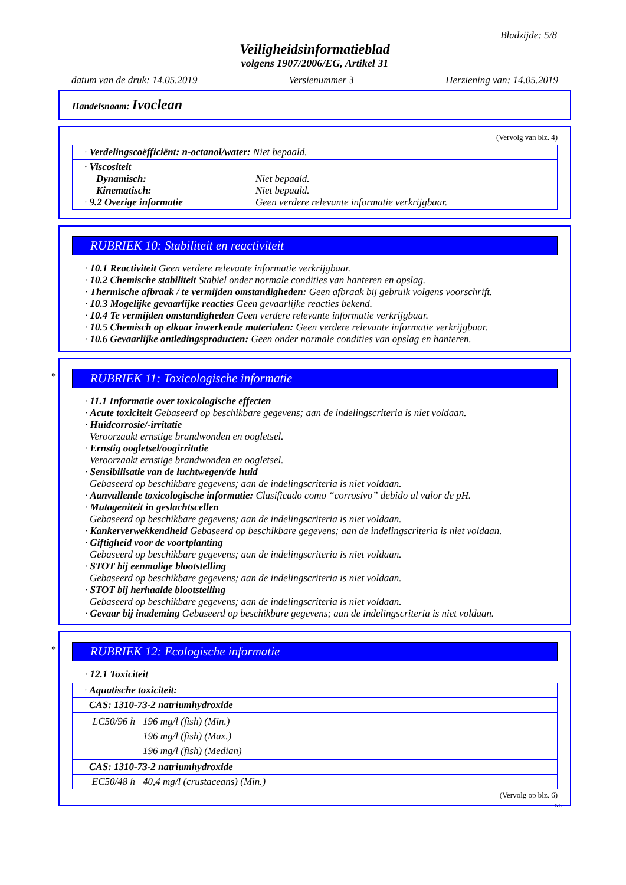Bladzijde: 5/8
Veiligheidsinformatieblad
volgens 1907/2006/EG, Artikel 31
datum van de druk: 14.05.2019 Versienummer 3 Herziening van: 14.05.2019
Handelsnaam: Ivoclean
(Vervolg van blz. 4)
| · Verdelingscoëfficiënt: n-octanol/water: Niet bepaald. |
| · Viscositeit Dynamisch: Niet bepaald. Kinematisch: Niet bepaald. · 9.2 Overige informatie Geen verdere relevante informatie verkrijgbaar. |
RUBRIEK 10: Stabiliteit en reactiviteit
· 10.1 Reactiviteit Geen verdere relevante informatie verkrijgbaar.
· 10.2 Chemische stabiliteit Stabiel onder normale condities van hanteren en opslag.
· Thermische afbraak / te vermijden omstandigheden: Geen afbraak bij gebruik volgens voorschrift.
· 10.3 Mogelijke gevaarlijke reacties Geen gevaarlijke reacties bekend.
· 10.4 Te vermijden omstandigheden Geen verdere relevante informatie verkrijgbaar.
· 10.5 Chemisch op elkaar inwerkende materialen: Geen verdere relevante informatie verkrijgbaar.
· 10.6 Gevaarlijke ontledingsproducten: Geen onder normale condities van opslag en hanteren.
*
RUBRIEK 11: Toxicologische informatie
· 11.1 Informatie over toxicologische effecten
· Acute toxiciteit Gebaseerd op beschikbare gegevens; aan de indelingscriteria is niet voldaan.
· Huidcorrosie/-irritatie
Veroorzaakt ernstige brandwonden en oogletsel.
· Ernstig oogletsel/oogirritatie
Veroorzaakt ernstige brandwonden en oogletsel.
· Sensibilisatie van de luchtwegen/de huid
Gebaseerd op beschikbare gegevens; aan de indelingscriteria is niet voldaan.
· Aanvullende toxicologische informatie: Clasificado como “corrosivo” debido al valor de pH.
· Mutageniteit in geslachtscellen
Gebaseerd op beschikbare gegevens; aan de indelingscriteria is niet voldaan.
· Kankerverwekkendheid Gebaseerd op beschikbare gegevens; aan de indelingscriteria is niet voldaan.
· Giftigheid voor de voortplanting
Gebaseerd op beschikbare gegevens; aan de indelingscriteria is niet voldaan.
· STOT bij eenmalige blootstelling
Gebaseerd op beschikbare gegevens; aan de indelingscriteria is niet voldaan.
· STOT bij herhaalde blootstelling
Gebaseerd op beschikbare gegevens; aan de indelingscriteria is niet voldaan.
· Gevaar bij inademing Gebaseerd op beschikbare gegevens; aan de indelingscriteria is niet voldaan.
*
RUBRIEK 12: Ecologische informatie
· 12.1 Toxiciteit
| · Aquatische toxiciteit: | |
| CAS: 1310-73-2 natriumhydroxide | |
| LC50/96 h | 196 mg/l (fish) (Min.) 196 mg/l (fish) (Max.) 196 mg/l (fish) (Median) |
| CAS: 1310-73-2 natriumhydroxide | |
| EC50/48 h | 40,4 mg/l (crustaceans) (Min.) |
(Vervolg op blz. 6)
NL